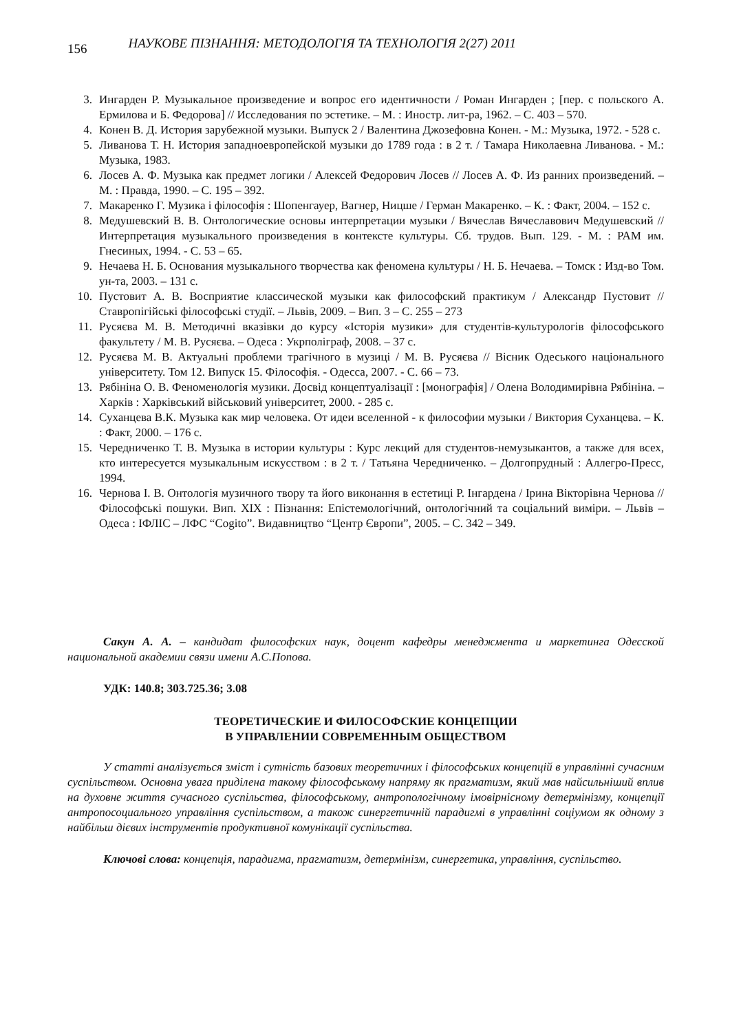156 НАУКОВЕ ПІЗНАННЯ: МЕТОДОЛОГІЯ ТА ТЕХНОЛОГІЯ 2(27) 2011
3. Ингарден Р. Музыкальное произведение и вопрос его идентичности / Роман Ингарден ; [пер. с польского А. Ермилова и Б. Федорова] // Исследования по эстетике. – М. : Иностр. лит-ра, 1962. – С. 403 – 570.
4. Конен В. Д. История зарубежной музыки. Выпуск 2 / Валентина Джозефовна Конен. - М.: Музыка, 1972. - 528 с.
5. Ливанова Т. Н. История западноевропейской музыки до 1789 года : в 2 т. / Тамара Николаевна Ливанова. - М.: Музыка, 1983.
6. Лосев А. Ф. Музыка как предмет логики / Алексей Федорович Лосев // Лосев А. Ф. Из ранних произведений. – М. : Правда, 1990. – С. 195 – 392.
7. Макаренко Г. Музика і філософія : Шопенгауер, Вагнер, Ницше / Герман Макаренко. – К. : Факт, 2004. – 152 с.
8. Медушевский В. В. Онтологические основы интерпретации музыки / Вячеслав Вячеславович Медушевский // Интерпретация музыкального произведения в контексте культуры. Сб. трудов. Вып. 129. - М. : РАМ им. Гнесиных, 1994. - С. 53 – 65.
9. Нечаева Н. Б. Основания музыкального творчества как феномена культуры / Н. Б. Нечаева. – Томск : Изд-во Том. ун-та, 2003. – 131 с.
10. Пустовит А. В. Восприятие классической музыки как философский практикум / Александр Пустовит // Ставропігійські філософські студії. – Львів, 2009. – Вип. 3 – С. 255 – 273
11. Русяєва М. В. Методичні вказівки до курсу «Історія музики» для студентів-культурологів філософського факультету / М. В. Русяєва. – Одеса : Укрполіграф, 2008. – 37 с.
12. Русяєва М. В. Актуальні проблеми трагічного в музиці / М. В. Русяєва // Вісник Одеського національного університету. Том 12. Випуск 15. Філософія. - Одесса, 2007. - С. 66 – 73.
13. Рябініна О. В. Феноменологія музики. Досвід концептуалізації : [монографія] / Олена Володимирівна Рябініна. – Харків : Харківський військовий університет, 2000. - 285 с.
14. Суханцева В.К. Музыка как мир человека. От идеи вселенной - к философии музыки / Виктория Суханцева. – К. : Факт, 2000. – 176 с.
15. Чередниченко Т. В. Музыка в истории культуры : Курс лекций для студентов-немузыкантов, а также для всех, кто интересуется музыкальным искусством : в 2 т. / Татьяна Чередниченко. – Долгопрудный : Аллегро-Пресс, 1994.
16. Чернова І. В. Онтологія музичного твору та його виконання в естетиці Р. Інгардена / Ірина Вікторівна Чернова // Філософські пошуки. Вип. XIX : Пізнання: Епістемологічний, онтологічний та соціальний виміри. – Львів – Одеса : ІФЛІС – ЛФС “Cogito”. Видавництво “Центр Європи”, 2005. – С. 342 – 349.
Сакун А. А. – кандидат философских наук, доцент кафедры менеджмента и маркетинга Одесской национальной академии связи имени А.С.Попова.
УДК: 140.8; 303.725.36; 3.08
ТЕОРЕТИЧЕСКИЕ И ФИЛОСОФСКИЕ КОНЦЕПЦИИ
В УПРАВЛЕНИИ СОВРЕМЕННЫМ ОБЩЕСТВОМ
У статті аналізується зміст і сутність базових теоретичних і філософських концепцій в управлінні сучасним суспільством. Основна увага приділена такому філософському напряму як прагматизм, який мав найсильніший вплив на духовне життя сучасного суспільства, філософському, антропологічному імовірнісному детермінізму, концепції антропосоциального управління суспільством, а також синергетичній парадигмі в управлінні соціумом як одному з найбільш дієвих інструментів продуктивної комунікації суспільства.
Ключові слова: концепція, парадигма, прагматизм, детермінізм, синергетика, управління, суспільство.